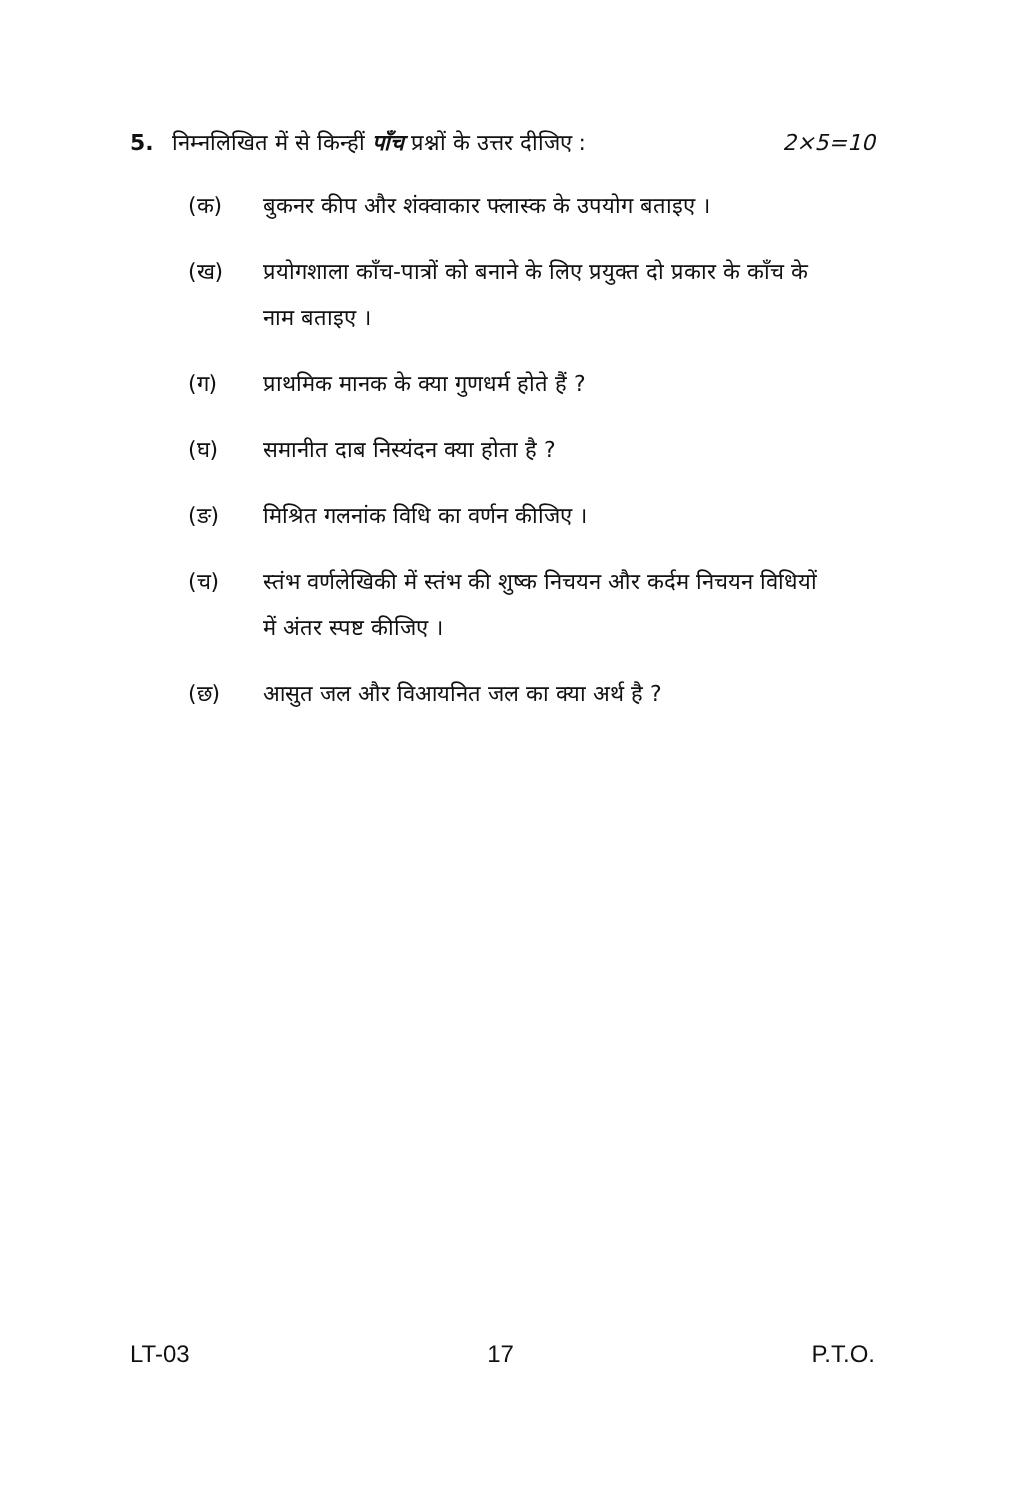5. निम्नलिखित में से किन्हीं पाँच प्रश्नों के उत्तर दीजिए : 2×5=10
(क) बुकनर कीप और शंक्वाकार फ्लास्क के उपयोग बताइए ।
(ख) प्रयोगशाला काँच-पात्रों को बनाने के लिए प्रयुक्त दो प्रकार के काँच के नाम बताइए ।
(ग) प्राथमिक मानक के क्या गुणधर्म होते हैं ?
(घ) समानीत दाब निस्यंदन क्या होता है ?
(ङ) मिश्रित गलनांक विधि का वर्णन कीजिए ।
(च) स्तंभ वर्णलेखिकी में स्तंभ की शुष्क निचयन और कर्दम निचयन विधियों में अंतर स्पष्ट कीजिए ।
(छ) आसुत जल और विआयनित जल का क्या अर्थ है ?
LT-03 17 P.T.O.